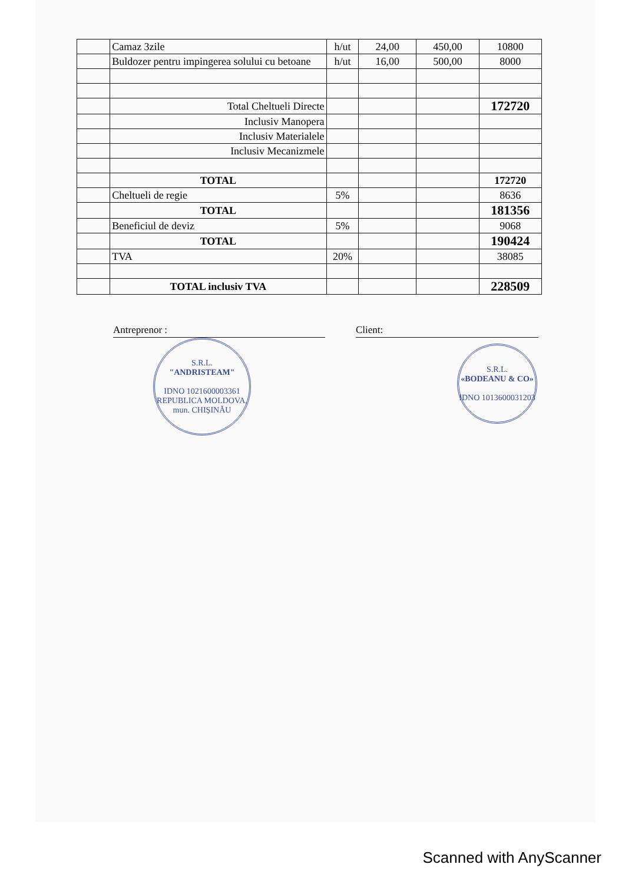| | Camaz 3zile | h/ut | 24,00 | 450,00 | 10800 |
| | Buldozer pentru impingerea solului cu betoane | h/ut | 16,00 | 500,00 | 8000 |
| | Total Cheltueli Directe | | | | 172720 |
| | Inclusiv Manopera | | | | |
| | Inclusiv Materialele | | | | |
| | Inclusiv Mecanizmele | | | | |
| | TOTAL | | | | 172720 |
| | Cheltueli de regie | 5% | | | 8636 |
| | TOTAL | | | | 181356 |
| | Beneficiul de deviz | 5% | | | 9068 |
| | TOTAL | | | | 190424 |
| | TVA | 20% | | | 38085 |
| | TOTAL inclusiv TVA | | | | 228509 |
Antreprenor : Client:
S.R.L.
"ANDRISTEAM"
IDNO 1021600003361
REPUBLICA MOLDOVA, mun. CHIȘINĂU
S.R.L.
«BODEANU & CO»
IDNO 1013600031203
Scanned with AnyScanner